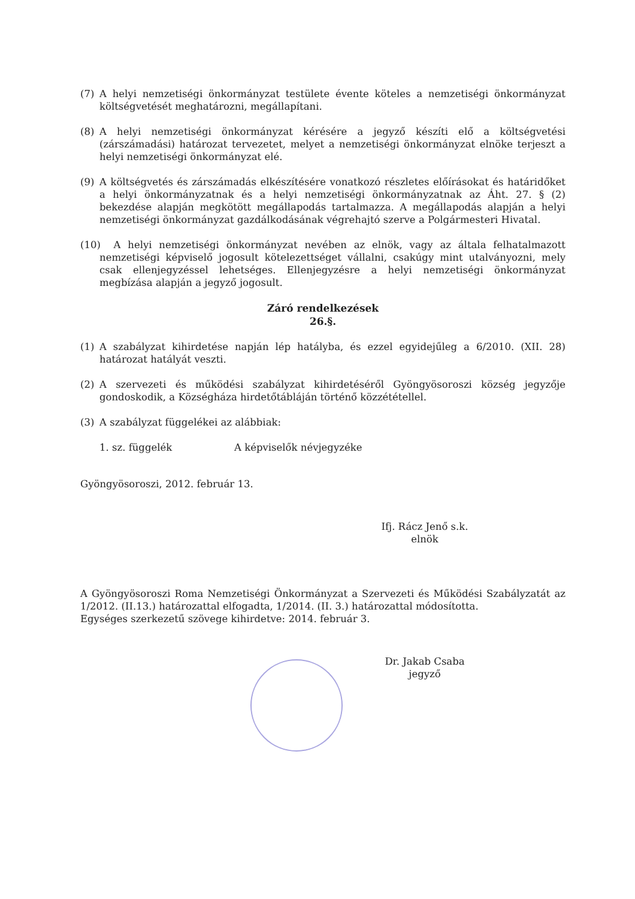(7) A helyi nemzetiségi önkormányzat testülete évente köteles a nemzetiségi önkormányzat költségvetését meghatározni, megállapítani.
(8) A helyi nemzetiségi önkormányzat kérésére a jegyző készíti elő a költségvetési (zárszámadási) határozat tervezetet, melyet a nemzetiségi önkormányzat elnöke terjeszt a helyi nemzetiségi önkormányzat elé.
(9) A költségvetés és zárszámadás elkészítésére vonatkozó részletes előírásokat és határidőket a helyi önkormányzatnak és a helyi nemzetiségi önkormányzatnak az Áht. 27. § (2) bekezdése alapján megkötött megállapodás tartalmazza. A megállapodás alapján a helyi nemzetiségi önkormányzat gazdálkodásának végrehajtó szerve a Polgármesteri Hivatal.
(10) A helyi nemzetiségi önkormányzat nevében az elnök, vagy az általa felhatalmazott nemzetiségi képviselő jogosult kötelezettséget vállalni, csakúgy mint utalványozni, mely csak ellenjegyzéssel lehetséges. Ellenjegyzésre a helyi nemzetiségi önkormányzat megbízása alapján a jegyző jogosult.
Záró rendelkezések
26.§.
(1) A szabályzat kihirdetése napján lép hatályba, és ezzel egyidejűleg a 6/2010. (XII. 28) határozat hatályát veszti.
(2) A szervezeti és működési szabályzat kihirdetéséről Gyöngyösoroszi község jegyzője gondoskodik, a Községháza hirdetőtábláján történő közzététellel.
(3) A szabályzat függelékei az alábbiak:
1. sz. függelék A képviselők névjegyzéke
Gyöngyösoroszi, 2012. február 13.
Ifj. Rácz Jenő s.k.
elnök
A Gyöngyösoroszi Roma Nemzetiségi Önkormányzat a Szervezeti és Működési Szabályzatát az 1/2012. (II.13.) határozattal elfogadta, 1/2014. (II. 3.) határozattal módosította.
Egységes szerkezetű szövege kihirdetve: 2014. február 3.
Dr. Jakab Csaba
jegyző